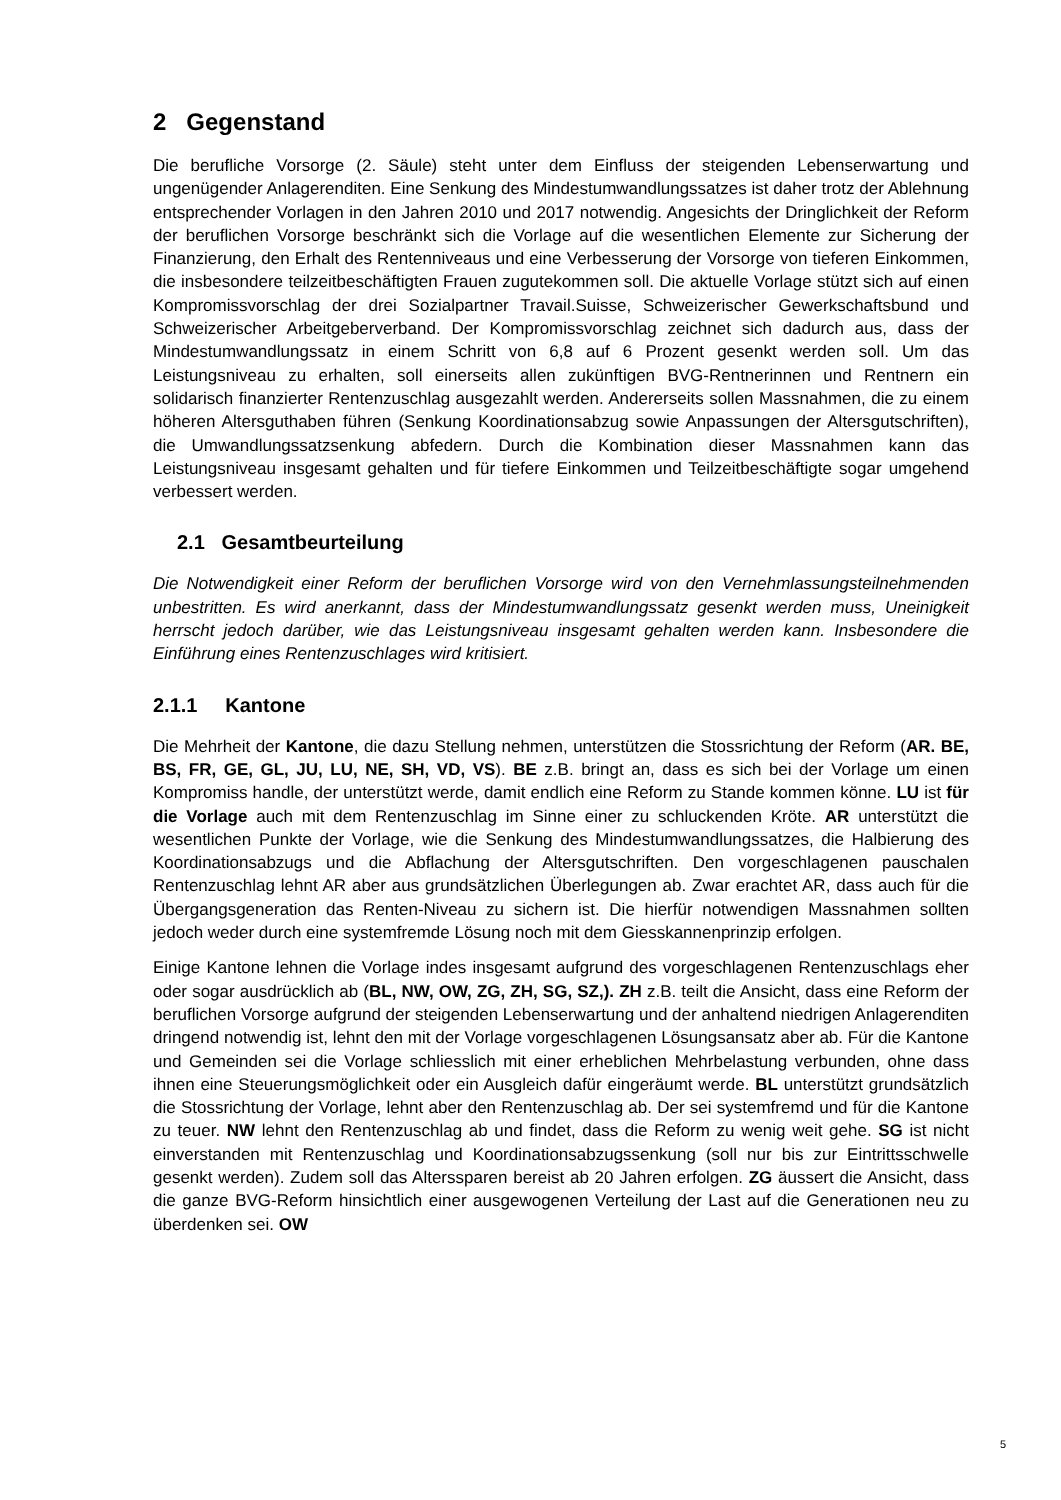2 Gegenstand
Die berufliche Vorsorge (2. Säule) steht unter dem Einfluss der steigenden Lebenserwartung und ungenügender Anlagerenditen. Eine Senkung des Mindestumwandlungssatzes ist daher trotz der Ablehnung entsprechender Vorlagen in den Jahren 2010 und 2017 notwendig. Angesichts der Dringlichkeit der Reform der beruflichen Vorsorge beschränkt sich die Vorlage auf die wesentlichen Elemente zur Sicherung der Finanzierung, den Erhalt des Rentenniveaus und eine Verbesserung der Vorsorge von tieferen Einkommen, die insbesondere teilzeitbeschäftigten Frauen zugutekommen soll. Die aktuelle Vorlage stützt sich auf einen Kompromissvorschlag der drei Sozialpartner Travail.Suisse, Schweizerischer Gewerkschaftsbund und Schweizerischer Arbeitgeberverband. Der Kompromissvorschlag zeichnet sich dadurch aus, dass der Mindestumwandlungssatz in einem Schritt von 6,8 auf 6 Prozent gesenkt werden soll. Um das Leistungsniveau zu erhalten, soll einerseits allen zukünftigen BVG-Rentnerinnen und Rentnern ein solidarisch finanzierter Rentenzuschlag ausgezahlt werden. Andererseits sollen Massnahmen, die zu einem höheren Altersguthaben führen (Senkung Koordinationsabzug sowie Anpassungen der Altersgutschriften), die Umwandlungssatzsenkung abfedern. Durch die Kombination dieser Massnahmen kann das Leistungsniveau insgesamt gehalten und für tiefere Einkommen und Teilzeitbeschäftigte sogar umgehend verbessert werden.
2.1 Gesamtbeurteilung
Die Notwendigkeit einer Reform der beruflichen Vorsorge wird von den Vernehmlassungsteilnehmenden unbestritten. Es wird anerkannt, dass der Mindestumwandlungssatz gesenkt werden muss, Uneinigkeit herrscht jedoch darüber, wie das Leistungsniveau insgesamt gehalten werden kann. Insbesondere die Einführung eines Rentenzuschlages wird kritisiert.
2.1.1 Kantone
Die Mehrheit der Kantone, die dazu Stellung nehmen, unterstützen die Stossrichtung der Reform (AR. BE, BS, FR, GE, GL, JU, LU, NE, SH, VD, VS). BE z.B. bringt an, dass es sich bei der Vorlage um einen Kompromiss handle, der unterstützt werde, damit endlich eine Reform zu Stande kommen könne. LU ist für die Vorlage auch mit dem Rentenzuschlag im Sinne einer zu schluckenden Kröte. AR unterstützt die wesentlichen Punkte der Vorlage, wie die Senkung des Mindestumwandlungssatzes, die Halbierung des Koordinationsabzugs und die Abflachung der Altersgutschriften. Den vorgeschlagenen pauschalen Rentenzuschlag lehnt AR aber aus grundsätzlichen Überlegungen ab. Zwar erachtet AR, dass auch für die Übergangsgeneration das Renten-Niveau zu sichern ist. Die hierfür notwendigen Massnahmen sollten jedoch weder durch eine systemfremde Lösung noch mit dem Giesskannenprinzip erfolgen.
Einige Kantone lehnen die Vorlage indes insgesamt aufgrund des vorgeschlagenen Rentenzuschlags eher oder sogar ausdrücklich ab (BL, NW, OW, ZG, ZH, SG, SZ,). ZH z.B. teilt die Ansicht, dass eine Reform der beruflichen Vorsorge aufgrund der steigenden Lebenserwartung und der anhaltend niedrigen Anlagerenditen dringend notwendig ist, lehnt den mit der Vorlage vorgeschlagenen Lösungsansatz aber ab. Für die Kantone und Gemeinden sei die Vorlage schliesslich mit einer erheblichen Mehrbelastung verbunden, ohne dass ihnen eine Steuerungsmöglichkeit oder ein Ausgleich dafür eingeräumt werde. BL unterstützt grundsätzlich die Stossrichtung der Vorlage, lehnt aber den Rentenzuschlag ab. Der sei systemfremd und für die Kantone zu teuer. NW lehnt den Rentenzuschlag ab und findet, dass die Reform zu wenig weit gehe. SG ist nicht einverstanden mit Rentenzuschlag und Koordinationsabzugssenkung (soll nur bis zur Eintrittsschwelle gesenkt werden). Zudem soll das Alterssparen bereist ab 20 Jahren erfolgen. ZG äussert die Ansicht, dass die ganze BVG-Reform hinsichtlich einer ausgewogenen Verteilung der Last auf die Generationen neu zu überdenken sei. OW
5